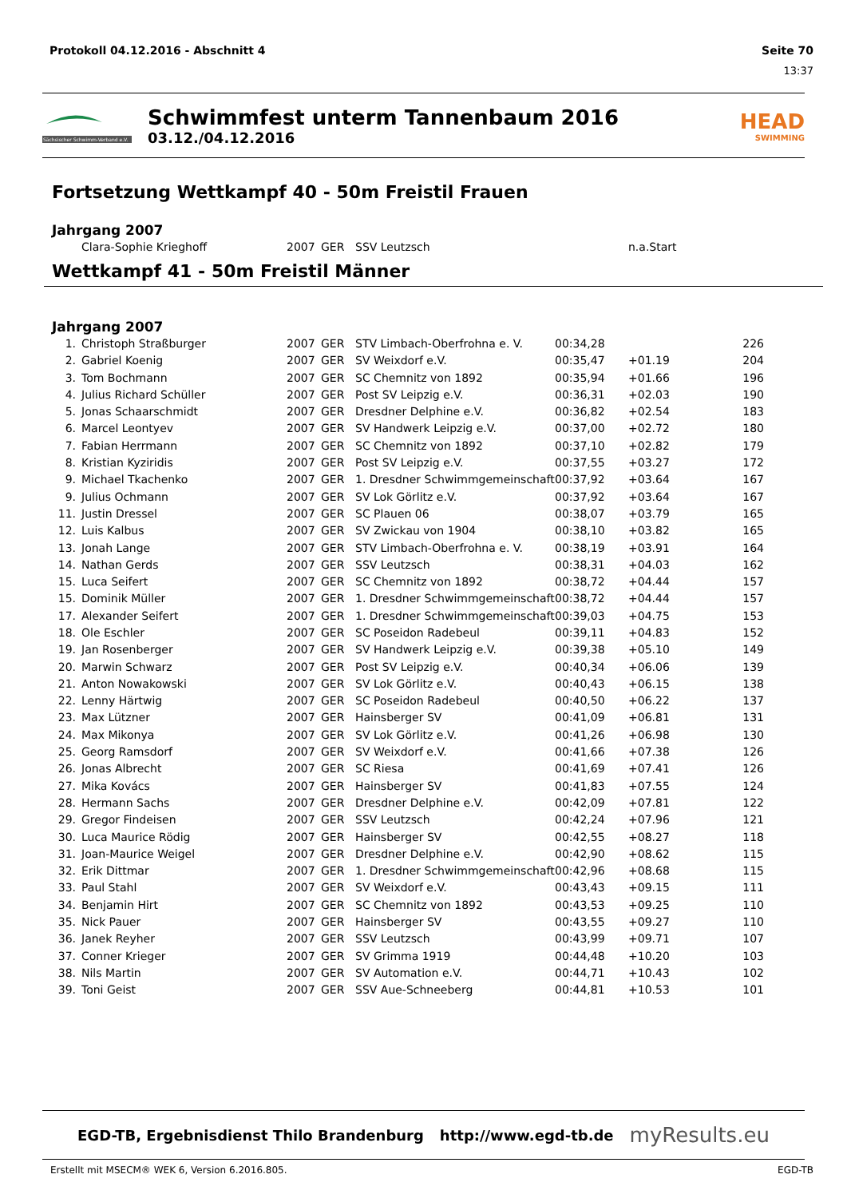Protokoll 04.12.2016 - Abschnitt 4 Seite 70
13:37
Sächsischer Schwimm-Verband e.V.
Schwimmfest unterm Tannenbaum 2016
03.12./04.12.2016
HEAD
SWIMMING
Fortsetzung Wettkampf 40 - 50m Freistil Frauen
Jahrgang 2007
| | Clara-Sophie Krieghoff | 2007 | GER | SSV Leutzsch | n.a.Start |
Wettkampf 41 - 50m Freistil Männer
Jahrgang 2007
| 1. | | Christoph Straßburger | 2007 | GER | STV Limbach-Oberfrohna e. V. | 00:34,28 | | 226 |
| 2. | | Gabriel Koenig | 2007 | GER | SV Weixdorf e.V. | 00:35,47 | +01.19 | 204 |
| 3. | | Tom Bochmann | 2007 | GER | SC Chemnitz von 1892 | 00:35,94 | +01.66 | 196 |
| 4. | | Julius Richard Schüller | 2007 | GER | Post SV Leipzig e.V. | 00:36,31 | +02.03 | 190 |
| 5. | | Jonas Schaarschmidt | 2007 | GER | Dresdner Delphine e.V. | 00:36,82 | +02.54 | 183 |
| 6. | | Marcel Leontyev | 2007 | GER | SV Handwerk Leipzig e.V. | 00:37,00 | +02.72 | 180 |
| 7. | | Fabian Herrmann | 2007 | GER | SC Chemnitz von 1892 | 00:37,10 | +02.82 | 179 |
| 8. | | Kristian Kyziridis | 2007 | GER | Post SV Leipzig e.V. | 00:37,55 | +03.27 | 172 |
| 9. | | Michael Tkachenko | 2007 | GER | 1. Dresdner Schwimmgemeinschaft | 00:37,92 | +03.64 | 167 |
| 9. | | Julius Ochmann | 2007 | GER | SV Lok Görlitz e.V. | 00:37,92 | +03.64 | 167 |
| 11. | | Justin Dressel | 2007 | GER | SC Plauen 06 | 00:38,07 | +03.79 | 165 |
| 12. | | Luis Kalbus | 2007 | GER | SV Zwickau von 1904 | 00:38,10 | +03.82 | 165 |
| 13. | | Jonah Lange | 2007 | GER | STV Limbach-Oberfrohna e. V. | 00:38,19 | +03.91 | 164 |
| 14. | | Nathan Gerds | 2007 | GER | SSV Leutzsch | 00:38,31 | +04.03 | 162 |
| 15. | | Luca Seifert | 2007 | GER | SC Chemnitz von 1892 | 00:38,72 | +04.44 | 157 |
| 15. | | Dominik Müller | 2007 | GER | 1. Dresdner Schwimmgemeinschaft | 00:38,72 | +04.44 | 157 |
| 17. | | Alexander Seifert | 2007 | GER | 1. Dresdner Schwimmgemeinschaft | 00:39,03 | +04.75 | 153 |
| 18. | | Ole Eschler | 2007 | GER | SC Poseidon Radebeul | 00:39,11 | +04.83 | 152 |
| 19. | | Jan Rosenberger | 2007 | GER | SV Handwerk Leipzig e.V. | 00:39,38 | +05.10 | 149 |
| 20. | | Marwin Schwarz | 2007 | GER | Post SV Leipzig e.V. | 00:40,34 | +06.06 | 139 |
| 21. | | Anton Nowakowski | 2007 | GER | SV Lok Görlitz e.V. | 00:40,43 | +06.15 | 138 |
| 22. | | Lenny Härtwig | 2007 | GER | SC Poseidon Radebeul | 00:40,50 | +06.22 | 137 |
| 23. | | Max Lützner | 2007 | GER | Hainsberger SV | 00:41,09 | +06.81 | 131 |
| 24. | | Max Mikonya | 2007 | GER | SV Lok Görlitz e.V. | 00:41,26 | +06.98 | 130 |
| 25. | | Georg Ramsdorf | 2007 | GER | SV Weixdorf e.V. | 00:41,66 | +07.38 | 126 |
| 26. | | Jonas Albrecht | 2007 | GER | SC Riesa | 00:41,69 | +07.41 | 126 |
| 27. | | Mika Kovács | 2007 | GER | Hainsberger SV | 00:41,83 | +07.55 | 124 |
| 28. | | Hermann Sachs | 2007 | GER | Dresdner Delphine e.V. | 00:42,09 | +07.81 | 122 |
| 29. | | Gregor Findeisen | 2007 | GER | SSV Leutzsch | 00:42,24 | +07.96 | 121 |
| 30. | | Luca Maurice Rödig | 2007 | GER | Hainsberger SV | 00:42,55 | +08.27 | 118 |
| 31. | | Joan-Maurice Weigel | 2007 | GER | Dresdner Delphine e.V. | 00:42,90 | +08.62 | 115 |
| 32. | | Erik Dittmar | 2007 | GER | 1. Dresdner Schwimmgemeinschaft | 00:42,96 | +08.68 | 115 |
| 33. | | Paul Stahl | 2007 | GER | SV Weixdorf e.V. | 00:43,43 | +09.15 | 111 |
| 34. | | Benjamin Hirt | 2007 | GER | SC Chemnitz von 1892 | 00:43,53 | +09.25 | 110 |
| 35. | | Nick Pauer | 2007 | GER | Hainsberger SV | 00:43,55 | +09.27 | 110 |
| 36. | | Janek Reyher | 2007 | GER | SSV Leutzsch | 00:43,99 | +09.71 | 107 |
| 37. | | Conner Krieger | 2007 | GER | SV Grimma 1919 | 00:44,48 | +10.20 | 103 |
| 38. | | Nils Martin | 2007 | GER | SV Automation e.V. | 00:44,71 | +10.43 | 102 |
| 39. | | Toni Geist | 2007 | GER | SSV Aue-Schneeberg | 00:44,81 | +10.53 | 101 |
EGD-TB, Ergebnisdienst Thilo Brandenburg http://www.egd-tb.de myResults.eu
Erstellt mit MSECM® WEK 6, Version 6.2016.805. EGD-TB